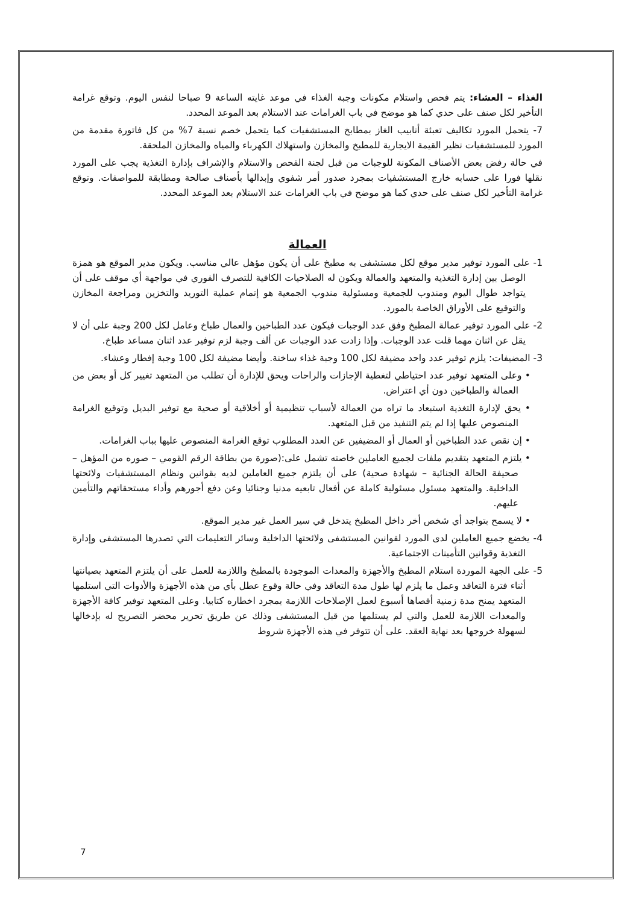الغذاء – العشاء: يتم فحص واستلام مكونات وجبة الغذاء في موعد غايته الساعة 9 صباحا لنفس اليوم. وتوقع غرامة التأخير لكل صنف على حدي كما هو موضح في باب الغرامات عند الاستلام بعد الموعد المحدد.
7- يتحمل المورد تكاليف تعبئة أنابيب الغاز بمطابخ المستشفيات كما يتحمل خصم نسبة 7% من كل فاتورة مقدمة من المورد للمستشفيات نظير القيمة الايجارية للمطبخ والمخازن واستهلاك الكهرباء والمياه والمخازن الملحقة.
في حالة رفض بعض الأصناف المكونة للوجبات من قبل لجنة الفحص والاستلام والإشراف بإدارة التغذية يجب على المورد نقلها فورا على حسابه خارج المستشفيات بمجرد صدور أمر شفوي وإبدالها بأصناف صالحة ومطابقة للمواصفات. وتوقع غرامة التأخير لكل صنف على حدي كما هو موضح في باب الغرامات عند الاستلام بعد الموعد المحدد.
العمالة
1- على المورد توفير مدير موقع لكل مستشفى به مطبخ على أن يكون مؤهل عالي مناسب. ويكون مدير الموقع هو همزة الوصل بين إدارة التغذية والمتعهد والعمالة ويكون له الصلاحيات الكافية للتصرف الفوري في مواجهة أي موقف على أن يتواجد طوال اليوم ومندوب للجمعية ومسئولية مندوب الجمعية هو إتمام عملية التوريد والتخزين ومراجعة المخازن والتوقيع على الأوراق الخاصة بالمورد.
2- على المورد توفير عمالة المطبخ وفق عدد الوجبات فيكون عدد الطباخين والعمال طباخ وعامل لكل 200 وجبة على أن لا يقل عن اثنان مهما قلت عدد الوجبات. وإذا زادت عدد الوجبات عن ألف وجبة لزم توفير عدد اثنان مساعد طباخ.
3- المضيفات: يلزم توفير عدد واحد مضيفة لكل 100 وجبة غذاء ساخنة. وأيضا مضيفة لكل 100 وجبة إفطار وعشاء.
• وعلى المتعهد توفير عدد احتياطي لتغطية الإجازات والراحات ويحق للإدارة أن تطلب من المتعهد تغيير كل أو بعض من العمالة والطباخين دون أي اعتراض.
• يحق لإدارة التغذية استبعاد ما تراه من العمالة لأسباب تنظيمية أو أخلاقية أو صحية مع توفير البديل وتوقيع الغرامة المنصوص عليها إذا لم يتم التنفيذ من قبل المتعهد.
• إن نقص عدد الطباخين أو العمال أو المضيفين عن العدد المطلوب توقع الغرامة المنصوص عليها بباب الغرامات.
• يلتزم المتعهد بتقديم ملفات لجميع العاملين خاصته تشمل على:(صورة من بطاقة الرقم القومي – صوره من المؤهل – صحيفة الحالة الجنائية – شهادة صحية) على أن يلتزم جميع العاملين لديه بقوانين ونظام المستشفيات ولائحتها الداخلية. والمتعهد مسئول مسئولية كاملة عن أفعال تابعيه مدنيا وجنائيا وعن دفع أجورهم وأداء مستحقاتهم والتأمين عليهم.
• لا يسمح بتواجد أي شخص أخر داخل المطبخ يتدخل في سير العمل غير مدير الموقع.
4- يخضع جميع العاملين لدى المورد لقوانين المستشفى ولائحتها الداخلية وسائر التعليمات التي تصدرها المستشفى وإدارة التغذية وقوانين التأمينات الاجتماعية.
5- على الجهة الموردة استلام المطبخ والأجهزة والمعدات الموجودة بالمطبخ واللازمة للعمل على أن يلتزم المتعهد بصيانتها أثناء فترة التعاقد وعمل ما يلزم لها طول مدة التعاقد وفي حالة وقوع عطل بأي من هذه الأجهزة والأدوات التي استلمها المتعهد يمنح مدة زمنية أقصاها أسبوع لعمل الإصلاحات اللازمة بمجرد اخطاره كتابيا. وعلى المتعهد توفير كافة الأجهزة والمعدات اللازمة للعمل والتي لم يستلمها من قبل المستشفى وذلك عن طريق تحرير محضر التصريح له بإدخالها لسهولة خروجها بعد نهاية العقد. على أن تتوفر في هذه الأجهزة شروط
7